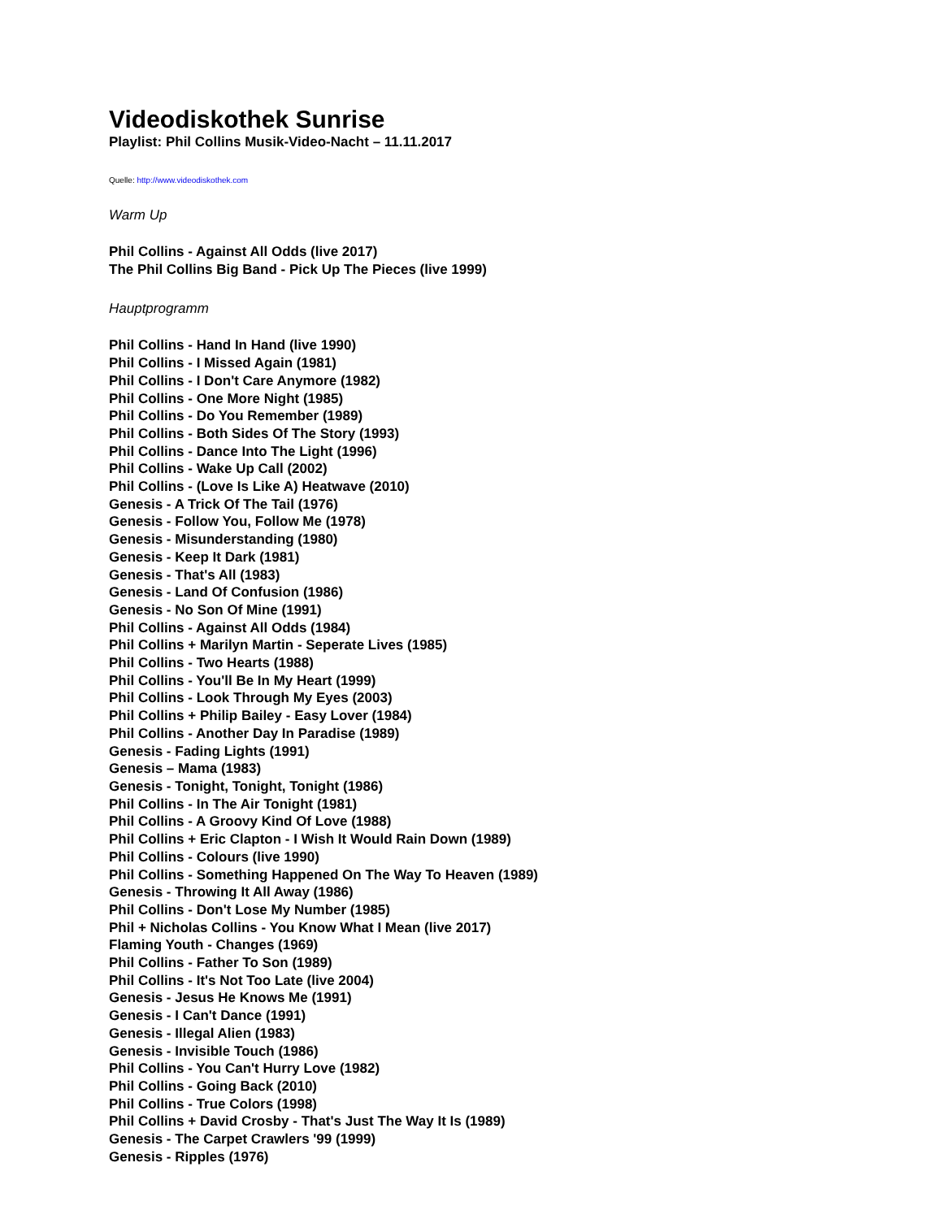Videodiskothek Sunrise
Playlist: Phil Collins Musik-Video-Nacht – 11.11.2017
Quelle: http://www.videodiskothek.com
Warm Up
Phil Collins - Against All Odds (live 2017)
The Phil Collins Big Band - Pick Up The Pieces (live 1999)
Hauptprogramm
Phil Collins - Hand In Hand (live 1990)
Phil Collins - I Missed Again (1981)
Phil Collins - I Don't Care Anymore (1982)
Phil Collins - One More Night (1985)
Phil Collins - Do You Remember (1989)
Phil Collins - Both Sides Of The Story (1993)
Phil Collins - Dance Into The Light (1996)
Phil Collins - Wake Up Call (2002)
Phil Collins - (Love Is Like A) Heatwave (2010)
Genesis - A Trick Of The Tail (1976)
Genesis - Follow You, Follow Me (1978)
Genesis - Misunderstanding (1980)
Genesis - Keep It Dark (1981)
Genesis - That's All (1983)
Genesis - Land Of Confusion (1986)
Genesis - No Son Of Mine (1991)
Phil Collins - Against All Odds (1984)
Phil Collins + Marilyn Martin - Seperate Lives (1985)
Phil Collins - Two Hearts (1988)
Phil Collins - You'll Be In My Heart (1999)
Phil Collins - Look Through My Eyes (2003)
Phil Collins + Philip Bailey - Easy Lover (1984)
Phil Collins - Another Day In Paradise (1989)
Genesis - Fading Lights (1991)
Genesis – Mama (1983)
Genesis - Tonight, Tonight, Tonight (1986)
Phil Collins - In The Air Tonight (1981)
Phil Collins - A Groovy Kind Of Love (1988)
Phil Collins + Eric Clapton - I Wish It Would Rain Down (1989)
Phil Collins - Colours (live 1990)
Phil Collins - Something Happened On The Way To Heaven (1989)
Genesis - Throwing It All Away (1986)
Phil Collins - Don't Lose My Number (1985)
Phil + Nicholas Collins - You Know What I Mean (live 2017)
Flaming Youth - Changes (1969)
Phil Collins - Father To Son (1989)
Phil Collins - It's Not Too Late (live 2004)
Genesis - Jesus He Knows Me (1991)
Genesis - I Can't Dance (1991)
Genesis - Illegal Alien (1983)
Genesis - Invisible Touch (1986)
Phil Collins - You Can't Hurry Love (1982)
Phil Collins - Going Back (2010)
Phil Collins - True Colors (1998)
Phil Collins + David Crosby - That's Just The Way It Is (1989)
Genesis - The Carpet Crawlers '99 (1999)
Genesis - Ripples (1976)